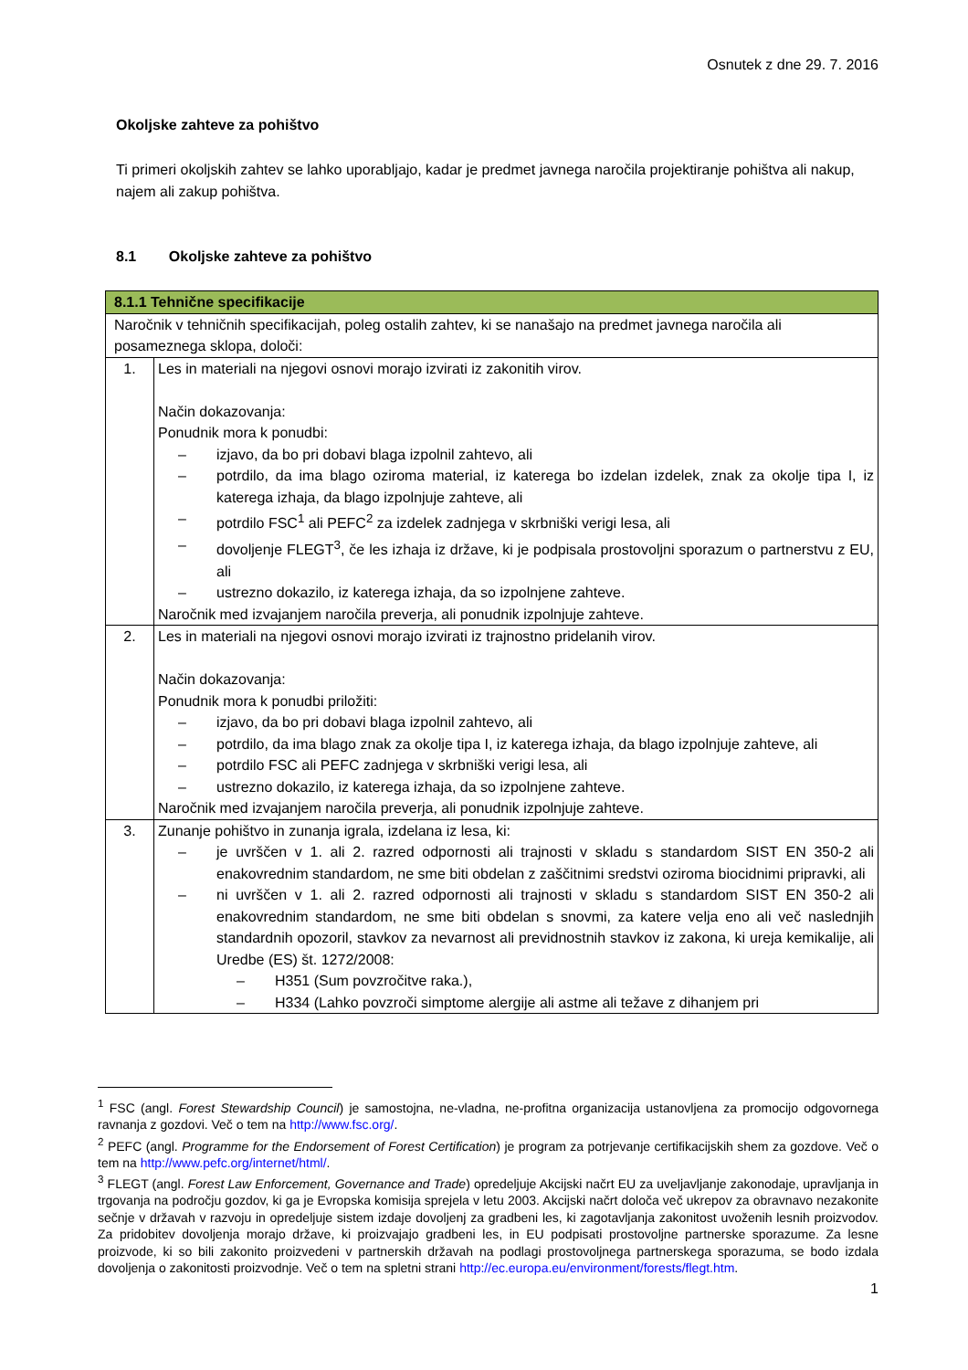Osnutek z dne 29. 7. 2016
Okoljske zahteve za pohištvo
Ti primeri okoljskih zahtev se lahko uporabljajo, kadar je predmet javnega naročila projektiranje pohištva ali nakup, najem ali zakup pohištva.
8.1 Okoljske zahteve za pohištvo
| 8.1.1 Tehnične specifikacije | |
| --- | --- |
| Naročnik v tehničnih specifikacijah, poleg ostalih zahtev, ki se nanašajo na predmet javnega naročila ali posameznega sklopa, določi: | |
| 1. | Les in materiali na njegovi osnovi morajo izvirati iz zakonitih virov. Način dokazovanja: Ponudnik mora k ponudbi: – izjavo, da bo pri dobavi blaga izpolnil zahtevo, ali – potrdilo, da ima blago oziroma material, iz katerega bo izdelan izdelek, znak za okolje tipa I, iz katerega izhaja, da blago izpolnjuje zahteve, ali – potrdilo FSC<sup>1</sup> ali PEFC<sup>2</sup> za izdelek zadnjega v skrbniški verigi lesa, ali – dovoljenje FLEGT<sup>3</sup>, če les izhaja iz države, ki je podpisala prostovoljni sporazum o partnerstvu z EU, ali – ustrezno dokazilo, iz katerega izhaja, da so izpolnjene zahteve. Naročnik med izvajanjem naročila preverja, ali ponudnik izpolnjuje zahteve. |
| 2. | Les in materiali na njegovi osnovi morajo izvirati iz trajnostno pridelanih virov. Način dokazovanja: Ponudnik mora k ponudbi priložiti: – izjavo, da bo pri dobavi blaga izpolnil zahtevo, ali – potrdilo, da ima blago znak za okolje tipa I, iz katerega izhaja, da blago izpolnjuje zahteve, ali – potrdilo FSC ali PEFC zadnjega v skrbniški verigi lesa, ali – ustrezno dokazilo, iz katerega izhaja, da so izpolnjene zahteve. Naročnik med izvajanjem naročila preverja, ali ponudnik izpolnjuje zahteve. |
| 3. | Zunanje pohištvo in zunanja igrala, izdelana iz lesa, ki: – je uvrščen v 1. ali 2. razred odpornosti ali trajnosti v skladu s standardom SIST EN 350-2 ali enakovrednim standardom, ne sme biti obdelan z zaščitnimi sredstvi oziroma biocidnimi pripravki, ali – ni uvrščen v 1. ali 2. razred odpornosti ali trajnosti v skladu s standardom SIST EN 350-2 ali enakovrednim standardom, ne sme biti obdelan s snovmi, za katere velja eno ali več naslednjih standardnih opozoril, stavkov za nevarnost ali previdnostnih stavkov iz zakona, ki ureja kemikalije, ali Uredbe (ES) št. 1272/2008: – H351 (Sum povzročitve raka.), – H334 (Lahko povzroči simptome alergije ali astme ali težave z dihanjem pri |
<sup>1</sup> FSC (angl. Forest Stewardship Council) je samostojna, ne-vladna, ne-profitna organizacija ustanovljena za promocijo odgovornega ravnanja z gozdovi. Več o tem na http://www.fsc.org/.
<sup>2</sup> PEFC (angl. Programme for the Endorsement of Forest Certification) je program za potrjevanje certifikacijskih shem za gozdove. Več o tem na http://www.pefc.org/internet/html/.
<sup>3</sup> FLEGT (angl. Forest Law Enforcement, Governance and Trade) opredeljuje Akcijski načrt EU za uveljavljanje zakonodaje, upravljanja in trgovanja na področju gozdov, ki ga je Evropska komisija sprejela v letu 2003. Akcijski načrt določa več ukrepov za obravnavo nezakonite sečnje v državah v razvoju in opredeljuje sistem izdaje dovoljenj za gradbeni les, ki zagotavljanja zakonitost uvoženih lesnih proizvodov. Za pridobitev dovoljenja morajo države, ki proizvajajo gradbeni les, in EU podpisati prostovoljne partnerske sporazume. Za lesne proizvode, ki so bili zakonito proizvedeni v partnerskih državah na podlagi prostovoljnega partnerskega sporazuma, se bodo izdala dovoljenja o zakonitosti proizvodnje. Več o tem na spletni strani http://ec.europa.eu/environment/forests/flegt.htm.
1